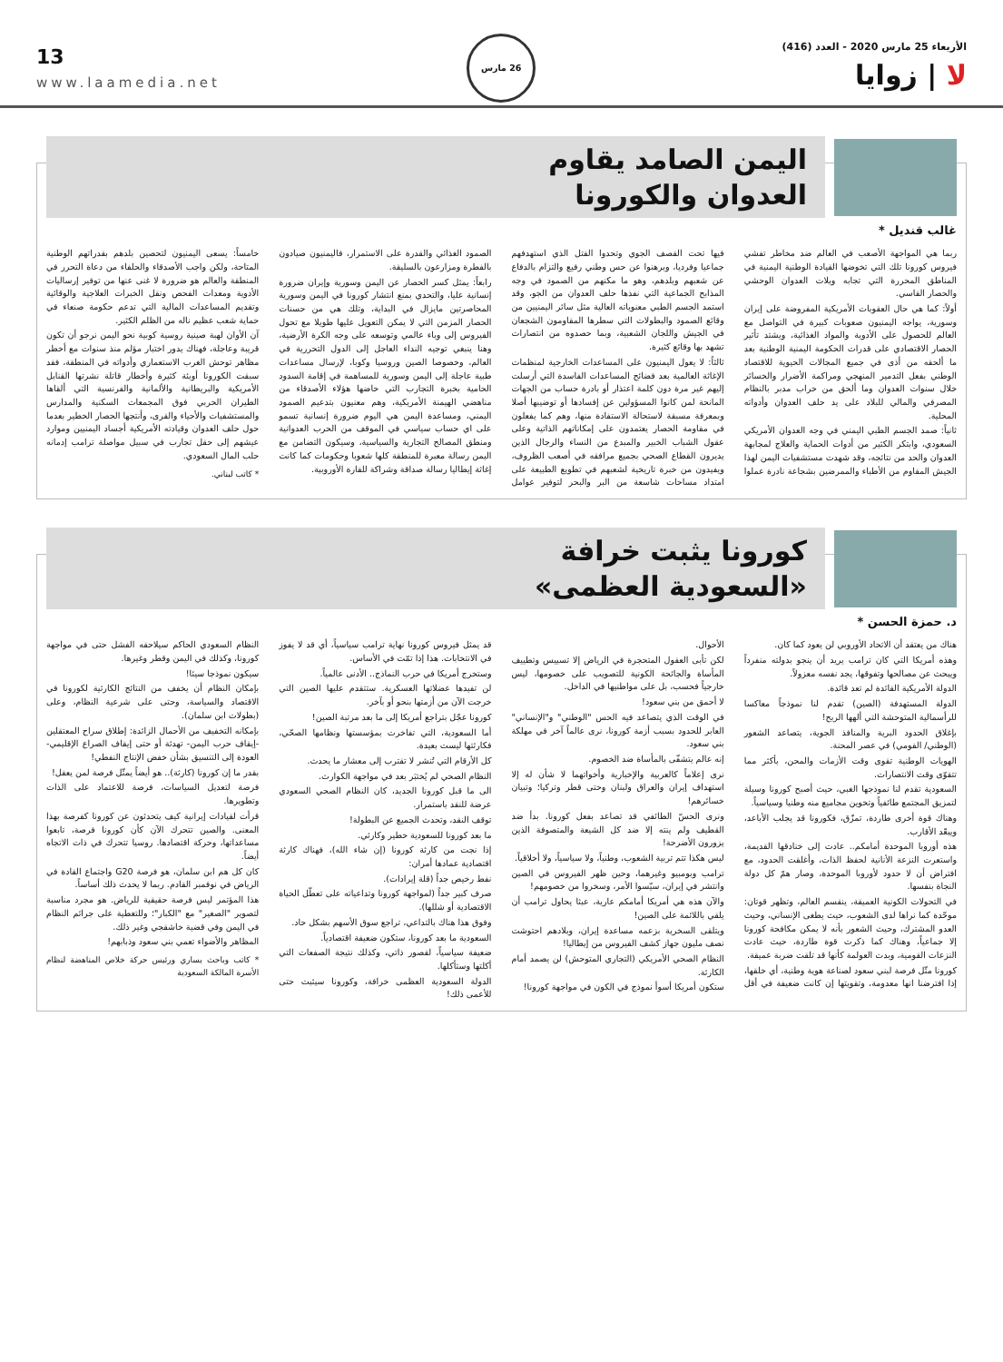الأربعاء 25 مارس 2020 - العدد (416)
لا | زوايا
26 مارس
13
www.laamedia.net
اليمن الصامد يقاوم
العدوان والكورونا
غالب قنديل *
ربما هي المواجهة الأصعب في العالم ضد مخاطر تفشي فيروس كورونا تلك التي تخوضها القيادة الوطنية اليمنية في المناطق المحررة التي تجابه ويلات العدوان الوحشي والحصار القاسي.
أولاً: كما هي حال العقوبات الأمريكية المفروضة على إيران وسورية، يواجه اليمنيون صعوبات كبيرة في التواصل مع العالم للحصول على الأدوية والمواد الغذائية، ويشتد تأثير الحصار الاقتصادي على قدرات الحكومة اليمنية الوطنية بعد ما ألحقه من أذى في جميع المجالات الحيوية للاقتصاد الوطني بفعل التدمير المنهجي ومراكمة الأضرار والخسائر خلال سنوات العدوان وما ألحق من خراب مدبر بالنظام المصرفي والمالي للبلاد على يد حلف العدوان وأدواته المحلية.
ثانياً: صمد الجسم الطبي اليمني في وجه العدوان الأمريكي السعودي، وابتكر الكثير من أدوات الحماية والعلاج لمجابهة العدوان والحد من نتائجه، وقد شهدت مستشفيات اليمن لهذا الجيش المقاوم من الأطباء والممرضين بشجاعة نادرة عملوا فيها تحت القصف الجوي وتحدوا القتل الذي استهدفهم جماعيا وفرديا، وبرهنوا عن حس وطني رفيع والتزام بالدفاع عن شعبهم وبلدهم، وهو ما مكنهم من الصمود في وجه المذابح الجماعية التي نفذها حلف العدوان من الجو، وقد استمد الجسم الطبي معنوياته العالية مثل سائر اليمنيين من وقائع الصمود والبطولات التي سطرها المقاومون الشجعان في الجيش واللجان الشعبية، وبما حصدوه من انتصارات تشهد بها وقائع كثيرة.
ثالثاً: لا يعول اليمنيون على المساعدات الخارجية لمنظمات الإغاثة العالمية بعد فضائح المساعدات الفاسدة التي أرسلت إليهم غير مرة دون كلمة اعتذار أو بادرة حساب من الجهات المانحة لمن كانوا المسؤولين عن إفسادها أو توضيبها أصلا وبمعرفة مسبقة لاستحالة الاستفادة منها، وهم كما يفعلون في مقاومة الحصار يعتمدون على إمكاناتهم الذاتية وعلى عقول الشباب الخبير والمبدع من النساء والرجال الذين يديرون القطاع الصحي بجميع مرافقه في أصعب الظروف، ويفيدون من خبرة تاريخية لشعبهم في تطويع الطبيعة على امتداد مساحات شاسعة من البر والبحر لتوفير عوامل الصمود الغذائي والقدرة على الاستمرار، فاليمنيون صيادون بالفطرة ومزارعون بالسليقة.
رابعاً: يمثل كسر الحصار عن اليمن وسورية وإيران ضرورة إنسانية عليا، والتحدي بمنع انتشار كورونا في اليمن وسورية المحاصرتين مايزال في البداية، وتلك هي من حسنات الحصار المزمن التي لا يمكن التعويل عليها طويلا مع تحول الفيروس إلى وباء عالمي وتوسعه على وجه الكرة الأرضية، وهنا ينبغي توجيه النداء العاجل إلى الدول التحررية في العالم، وخصوصا الصين وروسيا وكوبا، لإرسال مساعدات طبية عاجلة إلى اليمن وسورية للمساهمة في إقامة السدود الحامية بخبرة التجارب التي خاضها هؤلاء الأصدقاء من مناهضي الهيمنة الأمريكية، وهم معنيون بتدعيم الصمود اليمني، ومساعدة اليمن هي اليوم ضرورة إنسانية تسمو على اي حساب سياسي في الموقف من الحرب العدوانية ومنطق المصالح التجارية والسياسية، وسيكون التضامن مع اليمن رسالة معبرة للمنطقة كلها شعوبا وحكومات كما كانت إغاثة إيطاليا رسالة صداقة وشراكة للقارة الأوروبية.
خامساً: يسعى اليمنيون لتحصين بلدهم بقدراتهم الوطنية المتاحة، ولكن واجب الأصدقاء والحلفاء من دعاة التحرر في المنطقة والعالم هو ضرورة لا غنى عنها من توفير إرساليات الأدوية ومعدات الفحص ونقل الخبرات العلاجية والوقائية وتقديم المساعدات المالية التي تدعم حكومة صنعاء في حماية شعب عظيم ناله من الظلم الكثير.
آن الأوان لهبة صينية روسية كوبية نحو اليمن نرجو أن تكون قريبة وعاجلة، فهناك يدور اختبار مؤلم منذ سنوات مع أخطر مظاهر توحش الغرب الاستعماري وأدواته في المنطقة، فقد سبقت الكورونا أوبئة كثيرة وأخطار قاتلة نشرتها القنابل الأمريكية والبريطانية والألمانية والفرنسية التي ألقاها الطيران الحربي فوق المجمعات السكنية والمدارس والمستشفيات والأحياء والقرى، وأنتجها الحصار الخطير بعدما حول حلف العدوان وقيادته الأمريكية أجساد اليمنيين وموارد عيشهم إلى حقل تجارب في سبيل مواصلة ترامب إدمانه حلب المال السعودي.
* كاتب لبناني.
كورونا يثبت خرافة
«السعودية العظمى»
د. حمزة الحسن *
هناك من يعتقد أن الاتحاد الأوروبي لن يعود كما كان.
وهذه أمريكا التي كان ترامب يريد أن ينجو بدولته منفرداً ويبحث عن مصالحها وتفوقها، يجد نفسه معزولاً.
الدولة الأمريكية القائدة لم تعد قائدة.
الدولة المستهدفة (الصين) تقدم لنا نموذجاً معاكسا للرأسمالية المتوحشة التي ألهها الربح!
بإغلاق الحدود البرية والمنافذ الجوية، يتصاعد الشعور (الوطني/ القومي) في عصر المحنة.
الهويات الوطنية تقوى وقت الأزمات والمحن، بأكثر مما تتقوّى وقت الانتصارات.
السعودية تقدم لنا نموذجها الغبي، حيث أصبح كورونا وسيلة لتمزيق المجتمع طائفياً وتخوين مجاميع منه وطنيا وسياسياً.
وهناك قوة أخرى طاردة، تمزّق، فكورونا قد يجلب الأباعد، ويبعّد الأقارب.
هذه أوروبا الموحدة أمامكم.. عادت إلى خنادقها القديمة، واستعرت النزعة الأنانية لحفظ الذات، وأغلقت الحدود، مع افتراض أن لا حدود لأوروبا الموحدة، وصار همّ كل دولة النجاة بنفسها.
في التحولات الكونية العميقة، ينقسم العالم، وتظهر قوتان: موحّدة كما نراها لدى الشعوب، حيث يطغى الإنساني، وحيث العدو المشترك، وحيث الشعور بأنه لا يمكن مكافحة كورونا إلا جماعياً، وهناك كما ذكرت قوة طاردة، حيث عادت النزعات القومية، وبدت العولمة كأنها قد تلقت ضربة عميقة.
كورونا مثّل فرصة لبني سعود لصناعة هوية وطنية، أي خلقها، إذا افترضنا انها معدومة، وتقويتها إن كانت ضعيفة في أقل الأحوال.
لكن تأبى العقول المتحجرة في الرياض إلا تسييس وتطييف المأساة والجائحة الكونية للتصويب على خصومها، ليس خارجياً فحسب، بل على مواطنيها في الداخل.
لا أحمق من بني سعود!
في الوقت الذي يتصاعد فيه الحس "الوطني" و"الإنساني" العابر للحدود بسبب أزمة كورونا، نرى عالماً آخر في مهلكة بني سعود.
إنه عالم يتشفّى بالمأساة ضد الخصوم.
نرى إعلاماً كالعربية والإخبارية وأخواتهما لا شأن له إلا استهداف إيران والعراق ولبنان وحتى قطر وتركيا؛ وتبيان خسائرهم!
ونرى الحسّ الطائفي قد تصاعد بفعل كورونا. بدأ ضد القطيف ولم ينته إلا ضد كل الشيعة والمتصوفة الذين يزورون الأضرحة!
ليس هكذا تتم تربية الشعوب، وطنياً، ولا سياسياً، ولا أخلاقياً.
ترامب وبومبيو وغيرهما، وحين ظهر الفيروس في الصين وانتشر في إيران، سيّسوا الأمر، وسخروا من خصومهم!
والآن هذه هي أمريكا أمامكم عارية، عبثا يحاول ترامب أن يلقي باللائمة على الصين!
ويتلقى السخرية بزعمه مساعدة إيران، وبلادهم احتوشت نصف مليون جهاز كشف الفيروس من إيطاليا!
النظام الصحي الأمريكي (التجاري المتوحش) لن يصمد أمام الكارثة.
ستكون أمريكا أسوأ نموذج في الكون في مواجهة كورونا!
قد يمثل فيروس كورونا نهاية ترامب سياسياً، أي قد لا يفوز في الانتخابات. هذا إذا تمّت في الأساس.
وستخرج أمريكا في حرب النماذج.. الأدنى عالمياً.
لن تفيدها عضلاتها العسكرية. ستتقدم عليها الصين التي خرجت الآن من أزمتها بنحو أو بآخر.
كورونا عجّل بتراجع أمريكا إلى ما بعد مرتبة الصين!
أما السعودية، التي تفاخرت بمؤسستها ونظامها الصحّي، فكارثتها ليست بعيدة.
كل الأرقام التي تُنشر لا تقترب إلى معشار ما يحدث.
النظام الصحي لم يُختبَر بعد في مواجهة الكوارث.
الى ما قبل كورونا الجديد، كان النظام الصحي السعودي عرضة للنقد باستمرار.
توقف النقد، وتحدث الجميع عن البطولة!
ما بعد كورونا للسعودية خطير وكارثي.
إذا نجت من كارثة كورونا (إن شاء الله)، فهناك كارثة اقتصادية عمادها أمران:
نفط رخيص جداً (قلة إيرادات).
صرف كبير جداً (لمواجهة كورونا وتداعياته على تعطّل الحياة الاقتصادية أو شللها).
وفوق هذا هناك بالتداعي، تراجع سوق الأسهم بشكل حاد.
السعودية ما بعد كورونا، ستكون ضعيفة اقتصادياً.
ضعيفة سياسياً، لقصور ذاتي، وكذلك نتيجة الصفعات التي أكلتها وستأكلها.
الدولة السعودية العظمى خرافة، وكورونا سيثبت حتى للأعمى ذلك!
النظام السعودي الحاكم سيلاحقه الفشل حتى في مواجهة كورونا، وكذلك في اليمن وقطر وغيرها.
سيكون نموذجا سيئا!
بإمكان النظام أن يخفف من النتائج الكارثية لكورونا في الاقتصاد والسياسة، وحتى على شرعية النظام، وعلى (بطولات ابن سلمان).
بإمكانه التخفيف من الأحمال الزائدة: إطلاق سراح المعتقلين -إيقاف حرب اليمن- تهدئة أو حتى إيقاف الصراع الإقليمي- العودة إلى التنسيق بشأن خفض الإنتاج النفطي!
بقدر ما إن كورونا (كارثة).. هو أيضاً يمثّل فرصة لمن يعقل!
فرصة لتعديل السياسات، فرصة للاعتماد على الذات وتطويرها.
قرأت لقيادات إيرانية كيف يتحدثون عن كورونا كفرصة بهذا المعنى. والصين تتحرك الآن كأن كورونا فرصة، تابعوا مساعداتها، وحركة اقتصادها. روسيا تتحرك في ذات الاتجاه أيضاً.
كان كل هم ابن سلمان، هو فرصة G20 واجتماع القادة في الرياض في نوفمبر القادم. ربما لا يحدث ذلك أساساً.
هذا المؤتمر ليس فرصة حقيقية للرياض. هو مجرد مناسبة لتصوير "الصغير" مع "الكبار"؛ وللتغطية على جرائم النظام في اليمن وفي قضية خاشقجي وغير ذلك.
المظاهر والأضواء تعمي بني سعود وذبابهم!
* كاتب وباحث يساري ورئيس حركة خلاص المناهضة لنظام الأسرة المالكة السعودية